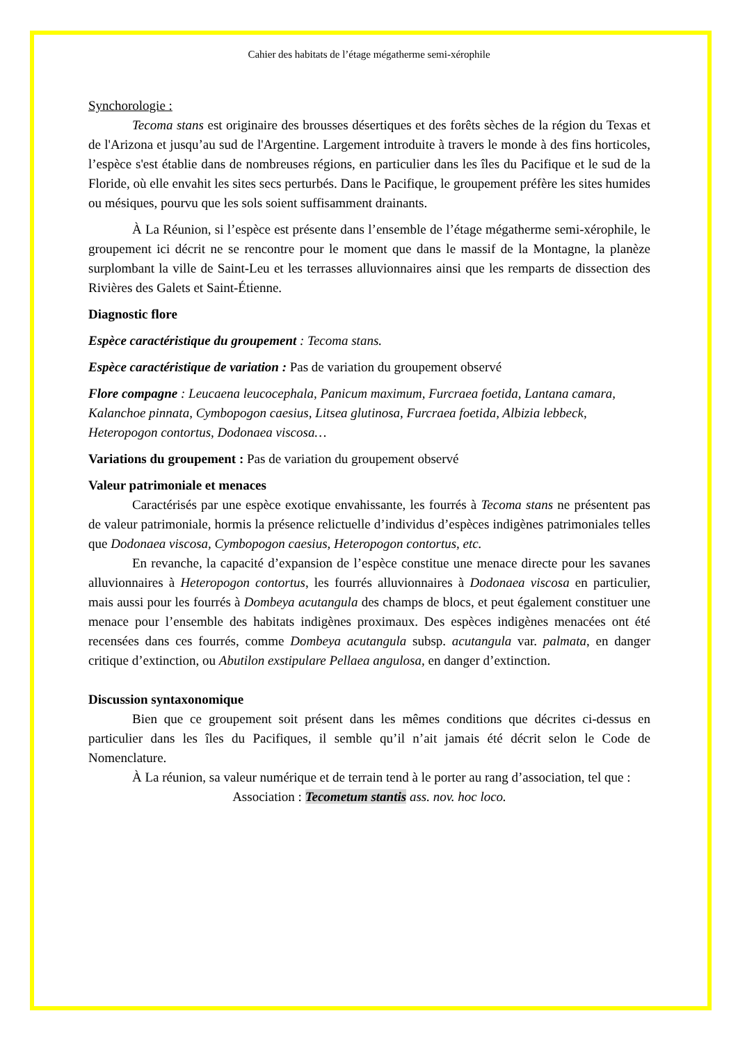Cahier des habitats de l’étage mégatherme semi-xérophile
Synchorologie :
Tecoma stans est originaire des brousses désertiques et des forêts sèches de la région du Texas et de l'Arizona et jusqu’au sud de l'Argentine. Largement introduite à travers le monde à des fins horticoles, l’espèce s'est établie dans de nombreuses régions, en particulier dans les îles du Pacifique et le sud de la Floride, où elle envahit les sites secs perturbés. Dans le Pacifique, le groupement préfère les sites humides ou mésiques, pourvu que les sols soient suffisamment drainants.
À La Réunion, si l’espèce est présente dans l’ensemble de l’étage mégatherme semi-xérophile, le groupement ici décrit ne se rencontre pour le moment que dans le massif de la Montagne, la planèze surplombant la ville de Saint-Leu et les terrasses alluvionnaires ainsi que les remparts de dissection des Rivières des Galets et Saint-Étienne.
Diagnostic flore
Espèce caractéristique du groupement : Tecoma stans.
Espèce caractéristique de variation : Pas de variation du groupement observé
Flore compagne : Leucaena leucocephala, Panicum maximum, Furcraea foetida, Lantana camara, Kalanchoe pinnata, Cymbopogon caesius, Litsea glutinosa, Furcraea foetida, Albizia lebbeck, Heteropogon contortus, Dodonaea viscosa…
Variations du groupement : Pas de variation du groupement observé
Valeur patrimoniale et menaces
Caractérisés par une espèce exotique envahissante, les fourrés à Tecoma stans ne présentent pas de valeur patrimoniale, hormis la présence relictuelle d’individus d’espèces indigènes patrimoniales telles que Dodonaea viscosa, Cymbopogon caesius, Heteropogon contortus, etc.
En revanche, la capacité d’expansion de l’espèce constitue une menace directe pour les savanes alluvionnaires à Heteropogon contortus, les fourrés alluvionnaires à Dodonaea viscosa en particulier, mais aussi pour les fourrés à Dombeya acutangula des champs de blocs, et peut également constituer une menace pour l’ensemble des habitats indigènes proximaux. Des espèces indigènes menacées ont été recensées dans ces fourrés, comme Dombeya acutangula subsp. acutangula var. palmata, en danger critique d’extinction, ou Abutilon exstipulare Pellaea angulosa, en danger d’extinction.
Discussion syntaxonomique
Bien que ce groupement soit présent dans les mêmes conditions que décrites ci-dessus en particulier dans les îles du Pacifiques, il semble qu’il n’ait jamais été décrit selon le Code de Nomenclature.
À La réunion, sa valeur numérique et de terrain tend à le porter au rang d’association, tel que :
Association : Tecometum stantis ass. nov. hoc loco.